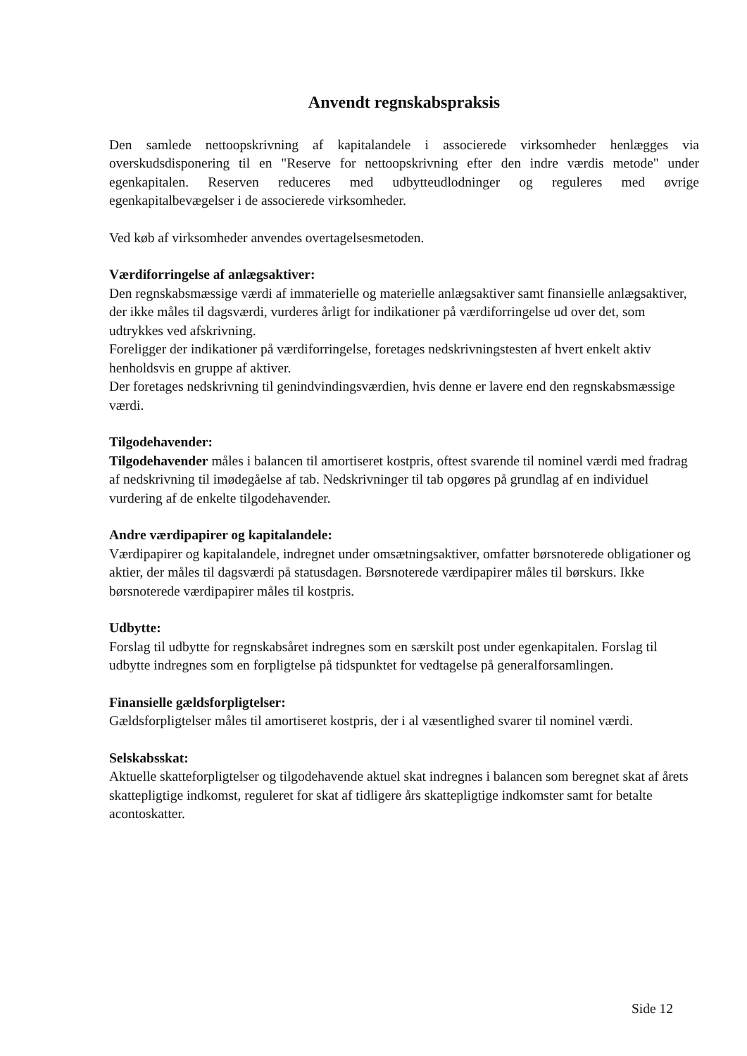Anvendt regnskabspraksis
Den samlede nettoopskrivning af kapitalandele i associerede virksomheder henlægges via overskudsdisponering til en "Reserve for nettoopskrivning efter den indre værdis metode" under egenkapitalen. Reserven reduceres med udbytteudlodninger og reguleres med øvrige egenkapitalbevægelser i de associerede virksomheder.
Ved køb af virksomheder anvendes overtagelsesmetoden.
Værdiforringelse af anlægsaktiver:
Den regnskabsmæssige værdi af immaterielle og materielle anlægsaktiver samt finansielle anlægsaktiver, der ikke måles til dagsværdi, vurderes årligt for indikationer på værdiforringelse ud over det, som udtrykkes ved afskrivning.
Foreligger der indikationer på værdiforringelse, foretages nedskrivningstesten af hvert enkelt aktiv henholdsvis en gruppe af aktiver.
Der foretages nedskrivning til genindvindingsværdien, hvis denne er lavere end den regnskabsmæssige værdi.
Tilgodehavender:
Tilgodehavender måles i balancen til amortiseret kostpris, oftest svarende til nominel værdi med fradrag af nedskrivning til imødegåelse af tab. Nedskrivninger til tab opgøres på grundlag af en individuel vurdering af de enkelte tilgodehavender.
Andre værdipapirer og kapitalandele:
Værdipapirer og kapitalandele, indregnet under omsætningsaktiver, omfatter børsnoterede obligationer og aktier, der måles til dagsværdi på statusdagen. Børsnoterede værdipapirer måles til børskurs. Ikke børsnoterede værdipapirer måles til kostpris.
Udbytte:
Forslag til udbytte for regnskabsåret indregnes som en særskilt post under egenkapitalen. Forslag til udbytte indregnes som en forpligtelse på tidspunktet for vedtagelse på generalforsamlingen.
Finansielle gældsforpligtelser:
Gældsforpligtelser måles til amortiseret kostpris, der i al væsentlighed svarer til nominel værdi.
Selskabsskat:
Aktuelle skatteforpligtelser og tilgodehavende aktuel skat indregnes i balancen som beregnet skat af årets skattepligtige indkomst, reguleret for skat af tidligere års skattepligtige indkomster samt for betalte acontoskatter.
Side 12